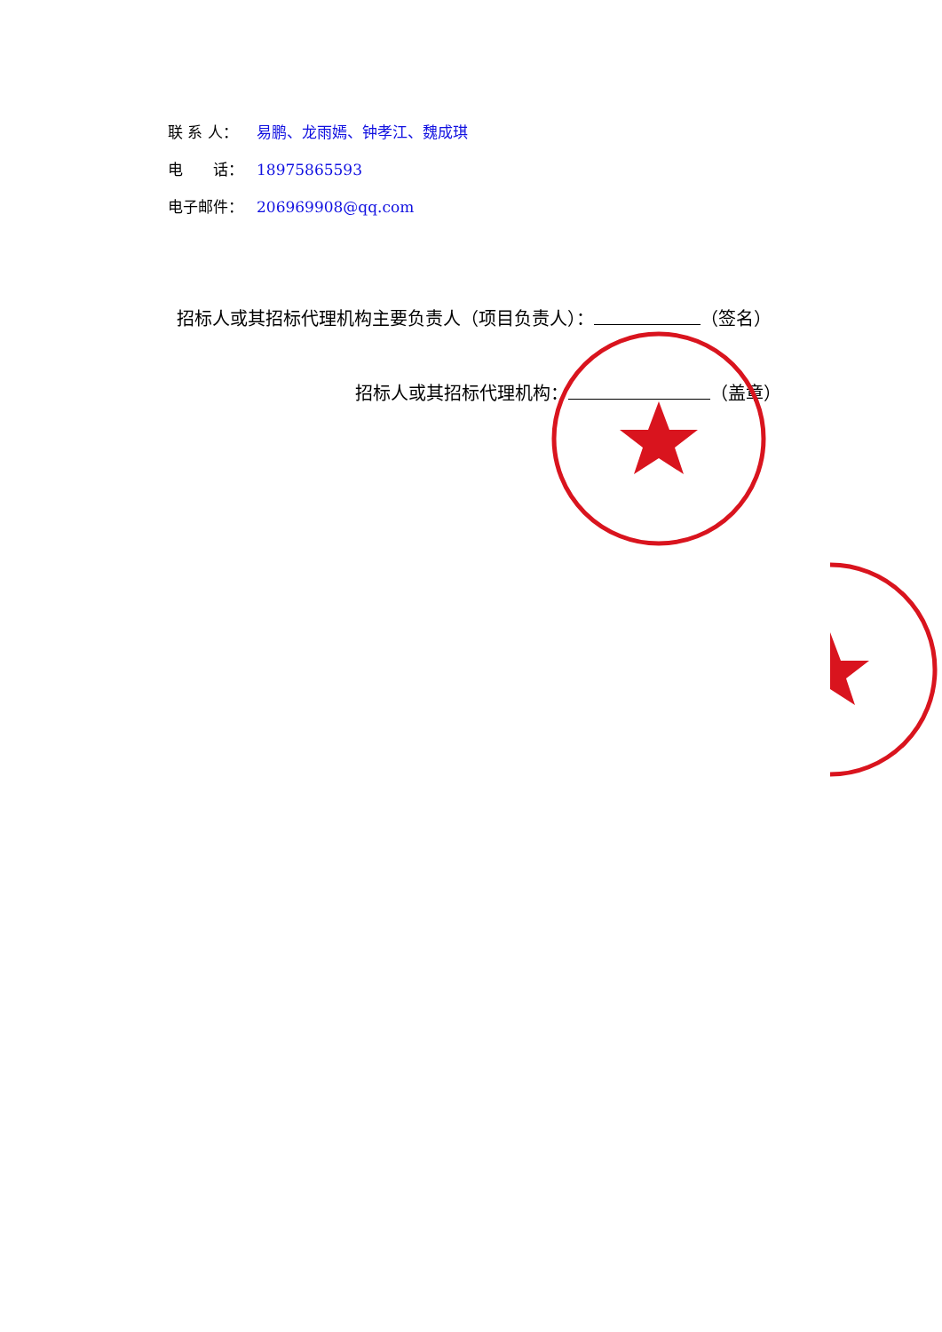联 系 人： 易鹏、龙雨嫣、钟孝江、魏成琪
电　　话： 18975865593
电子邮件： 206969908@qq.com
招标人或其招标代理机构主要负责人（项目负责人）： （签名）
招标人或其招标代理机构： （盖章）